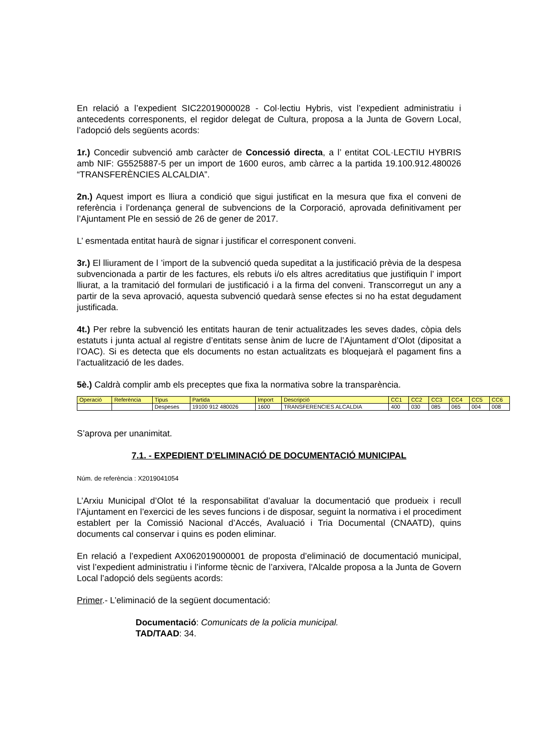En relació a l’expedient SIC22019000028 - Col·lectiu Hybris, vist l’expedient administratiu i antecedents corresponents, el regidor delegat de Cultura, proposa a la Junta de Govern Local, l’adopció dels següents acords:
1r.) Concedir subvenció amb caràcter de Concessió directa, a l’ entitat COL·LECTIU HYBRIS amb NIF: G5525887-5 per un import de 1600 euros, amb càrrec a la partida 19.100.912.480026 “TRANSFERÈNCIES ALCALDIA”.
2n.) Aquest import es lliura a condició que sigui justificat en la mesura que fixa el conveni de referència i l’ordenança general de subvencions de la Corporació, aprovada definitivament per l’Ajuntament Ple en sessió de 26 de gener de 2017.
L’ esmentada entitat haurà de signar i justificar el corresponent conveni.
3r.) El lliurament de l ’import de la subvenció queda supeditat a la justificació prèvia de la despesa subvencionada a partir de les factures, els rebuts i/o els altres acreditatius que justifiquin l’ import lliurat, a la tramitació del formulari de justificació i a la firma del conveni. Transcorregut un any a partir de la seva aprovació, aquesta subvenció quedarà sense efectes si no ha estat degudament justificada.
4t.) Per rebre la subvenció les entitats hauran de tenir actualitzades les seves dades, còpia dels estatuts i junta actual al registre d’entitats sense ànim de lucre de l’Ajuntament d’Olot (dipositat a l’OAC). Si es detecta que els documents no estan actualitzats es bloquejarà el pagament fins a l’actualització de les dades.
5è.) Caldrà complir amb els preceptes que fixa la normativa sobre la transparència.
| Operació | Referència | Tipus | Partida | Import | Descripció | CC1 | CC2 | CC3 | CC4 | CC5 | CC6 |
| | | Despeses | 19100 912 480026 | 1600 | TRANSFERENCIES ALCALDIA | 400 | 030 | 085 | 065 | 004 | 008 |
S’aprova per unanimitat.
7.1. - EXPEDIENT D'ELIMINACIÓ DE DOCUMENTACIÓ MUNICIPAL
Núm. de referència : X2019041054
L’Arxiu Municipal d’Olot té la responsabilitat d’avaluar la documentació que produeix i recull l’Ajuntament en l’exercici de les seves funcions i de disposar, seguint la normativa i el procediment establert per la Comissió Nacional d’Accés, Avaluació i Tria Documental (CNAATD), quins documents cal conservar i quins es poden eliminar.
En relació a l’expedient AX062019000001 de proposta d’eliminació de documentació municipal, vist l’expedient administratiu i l’informe tècnic de l’arxivera, l'Alcalde proposa a la Junta de Govern Local l’adopció dels següents acords:
Primer.- L’eliminació de la següent documentació:
Documentació: Comunicats de la policia municipal.
TAD/TAAD: 34.